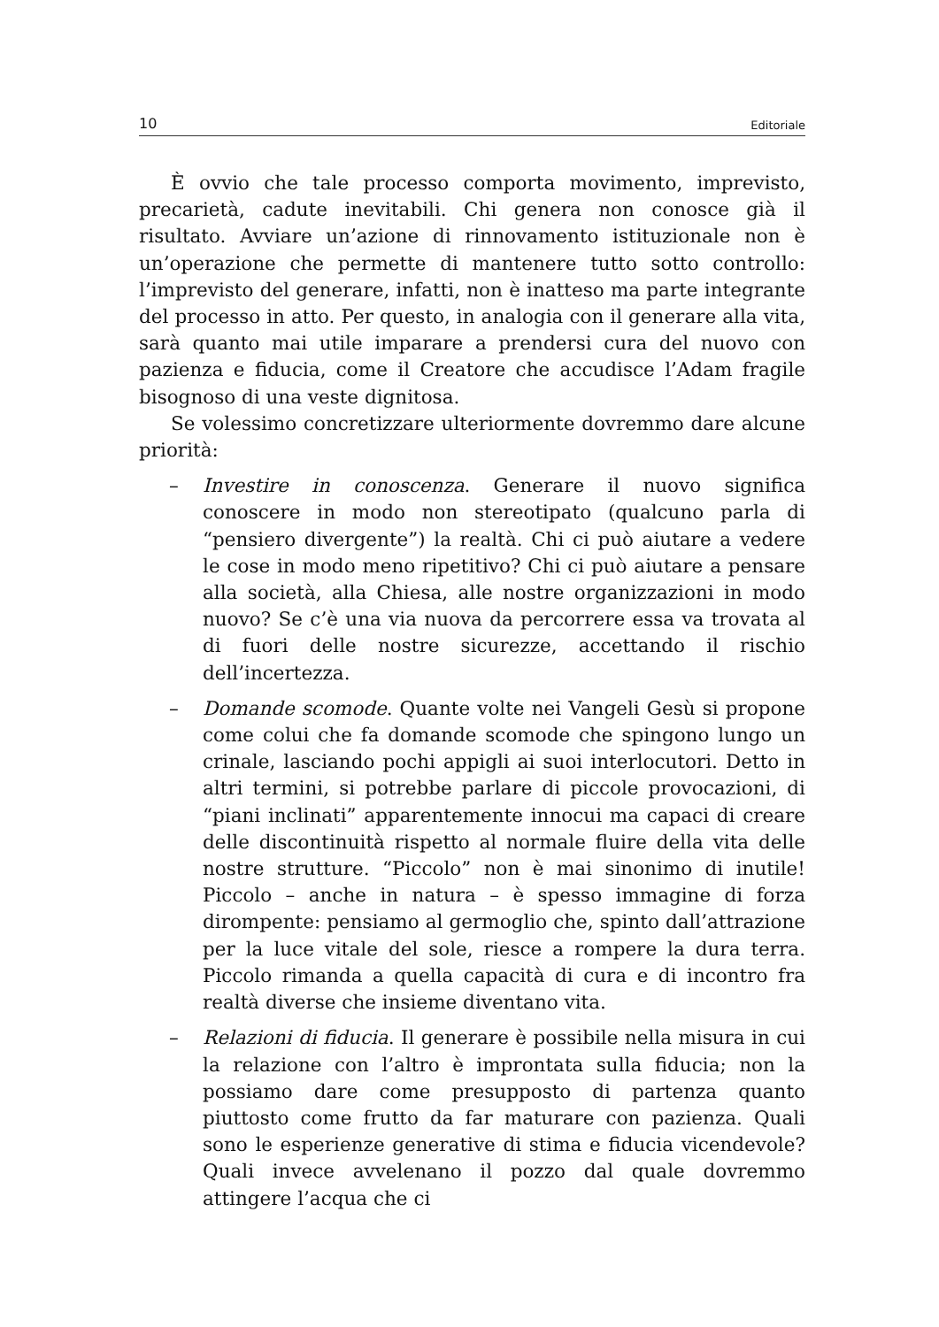10 Editoriale
È ovvio che tale processo comporta movimento, imprevisto, precarietà, cadute inevitabili. Chi genera non conosce già il risultato. Avviare un’azione di rinnovamento istituzionale non è un’operazione che permette di mantenere tutto sotto controllo: l’imprevisto del generare, infatti, non è inatteso ma parte integrante del processo in atto. Per questo, in analogia con il generare alla vita, sarà quanto mai utile imparare a prendersi cura del nuovo con pazienza e fiducia, come il Creatore che accudisce l’Adam fragile bisognoso di una veste dignitosa.
Se volessimo concretizzare ulteriormente dovremmo dare alcune priorità:
– Investire in conoscenza. Generare il nuovo significa conoscere in modo non stereotipato (qualcuno parla di “pensiero divergente”) la realtà. Chi ci può aiutare a vedere le cose in modo meno ripetitivo? Chi ci può aiutare a pensare alla società, alla Chiesa, alle nostre organizzazioni in modo nuovo? Se c’è una via nuova da percorrere essa va trovata al di fuori delle nostre sicurezze, accettando il rischio dell’incertezza.
– Domande scomode. Quante volte nei Vangeli Gesù si propone come colui che fa domande scomode che spingono lungo un crinale, lasciando pochi appigli ai suoi interlocutori. Detto in altri termini, si potrebbe parlare di piccole provocazioni, di “piani inclinati” apparentemente innocui ma capaci di creare delle discontinuità rispetto al normale fluire della vita delle nostre strutture. “Piccolo” non è mai sinonimo di inutile! Piccolo – anche in natura – è spesso immagine di forza dirompente: pensiamo al germoglio che, spinto dall’attrazione per la luce vitale del sole, riesce a rompere la dura terra. Piccolo rimanda a quella capacità di cura e di incontro fra realtà diverse che insieme diventano vita.
– Relazioni di fiducia. Il generare è possibile nella misura in cui la relazione con l’altro è improntata sulla fiducia; non la possiamo dare come presupposto di partenza quanto piuttosto come frutto da far maturare con pazienza. Quali sono le esperienze generative di stima e fiducia vicendevole? Quali invece avvelenano il pozzo dal quale dovremmo attingere l’acqua che ci